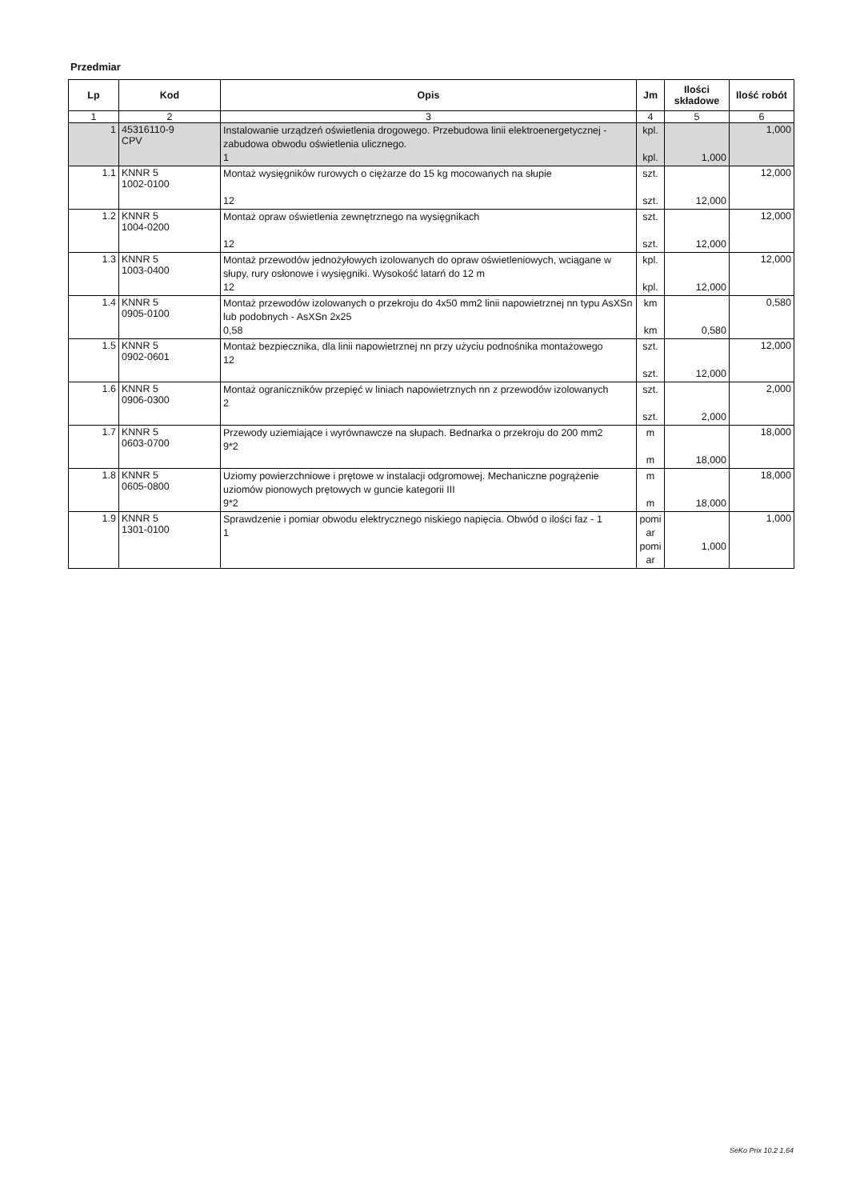Przedmiar
| Lp | Kod | Opis | Jm | Ilości składowe | Ilość robót |
| --- | --- | --- | --- | --- | --- |
| 1 | 2 | 3 | 4 | 5 | 6 |
| 1 | 45316110-9 CPV | Instalowanie urządzeń oświetlenia drogowego. Przebudowa linii elektroenergetycznej - zabudowa obwodu oświetlenia ulicznego. 1 | kpl. kpl. | 1,000 | 1,000 |
| 1.1 | KNNR 5 1002-0100 | Montaż wysięgników rurowych o ciężarze do 15 kg mocowanych na słupie 12 | szt. szt. | 12,000 | 12,000 |
| 1.2 | KNNR 5 1004-0200 | Montaż opraw oświetlenia zewnętrznego na wysięgnikach 12 | szt. szt. | 12,000 | 12,000 |
| 1.3 | KNNR 5 1003-0400 | Montaż przewodów jednożyłowych izolowanych do opraw oświetleniowych, wciągane w słupy, rury osłonowe i wysięgniki. Wysokość latarń do 12 m 12 | kpl. kpl. | 12,000 | 12,000 |
| 1.4 | KNNR 5 0905-0100 | Montaż przewodów izolowanych o przekroju do 4x50 mm2 linii napowietrznej nn typu AsXSn lub podobnych - AsXSn 2x25 0,58 | km km | 0,580 | 0,580 |
| 1.5 | KNNR 5 0902-0601 | Montaż bezpiecznika, dla linii napowietrznej nn przy użyciu podnośnika montażowego 12 | szt. szt. | 12,000 | 12,000 |
| 1.6 | KNNR 5 0906-0300 | Montaż ograniczników przepięć w liniach napowietrznych nn z przewodów izolowanych 2 | szt. szt. | 2,000 | 2,000 |
| 1.7 | KNNR 5 0603-0700 | Przewody uziemiające i wyrównawcze na słupach. Bednarka o przekroju do 200 mm2 9*2 | m m | 18,000 | 18,000 |
| 1.8 | KNNR 5 0605-0800 | Uziomy powierzchniowe i prętowe w instalacji odgromowej. Mechaniczne pogrążenie uziomów pionowych prętowych w guncie kategorii III 9*2 | m m | 18,000 | 18,000 |
| 1.9 | KNNR 5 1301-0100 | Sprawdzenie i pomiar obwodu elektrycznego niskiego napięcia. Obwód o ilości faz - 1 1 | pomi ar pomi ar | 1,000 | 1,000 |
SeKo Prix 10.2 1.64